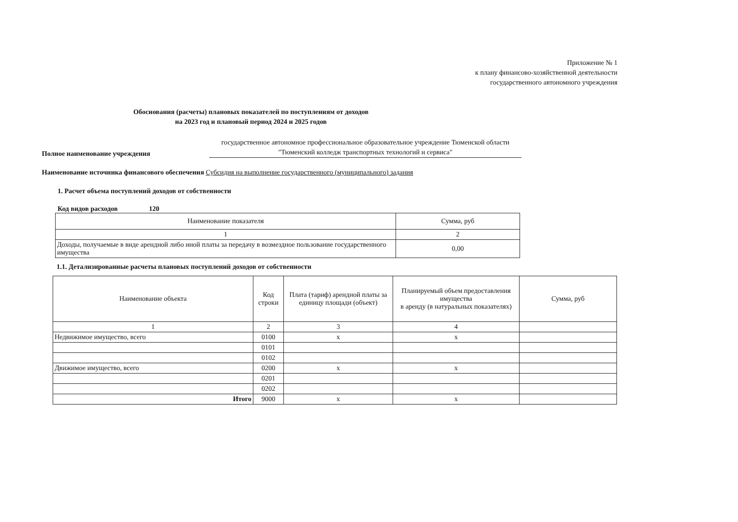Приложение № 1
к плану финансово-хозяйственной деятельности
государственного автономного учреждения
Обоснования (расчеты) плановых показателей по поступлениям от доходов
на 2023 год и плановый период 2024 и 2025 годов
Полное наименование учреждения
государственное автономное профессиональное образовательное учреждение Тюменской области "Тюменский колледж транспортных технологий и сервиса"
Наименование источника финансового обеспечения Субсидия на выполнение государственного (муниципального) задания
1. Расчет объема поступлений доходов от собственности
Код видов расходов 120
| Наименование показателя | Сумма, руб |
| --- | --- |
| 1 | 2 |
| Доходы, получаемые в виде арендной либо иной платы за передачу в возмездное пользование государственного имущества | 0,00 |
1.1. Детализированные расчеты плановых поступлений доходов от собственности
| Наименование объекта | Код строки | Плата (тариф) арендной платы за единицу площади (объект) | Планируемый объем предоставления имущества в аренду (в натуральных показателях) | Сумма, руб |
| --- | --- | --- | --- | --- |
| 1 | 2 | 3 | 4 | |
| Недвижимое имущество, всего | 0100 | х | х | |
| | 0101 | | | |
| | 0102 | | | |
| Движимое имущество, всего | 0200 | х | х | |
| | 0201 | | | |
| | 0202 | | | |
| Итого | 9000 | х | х | |